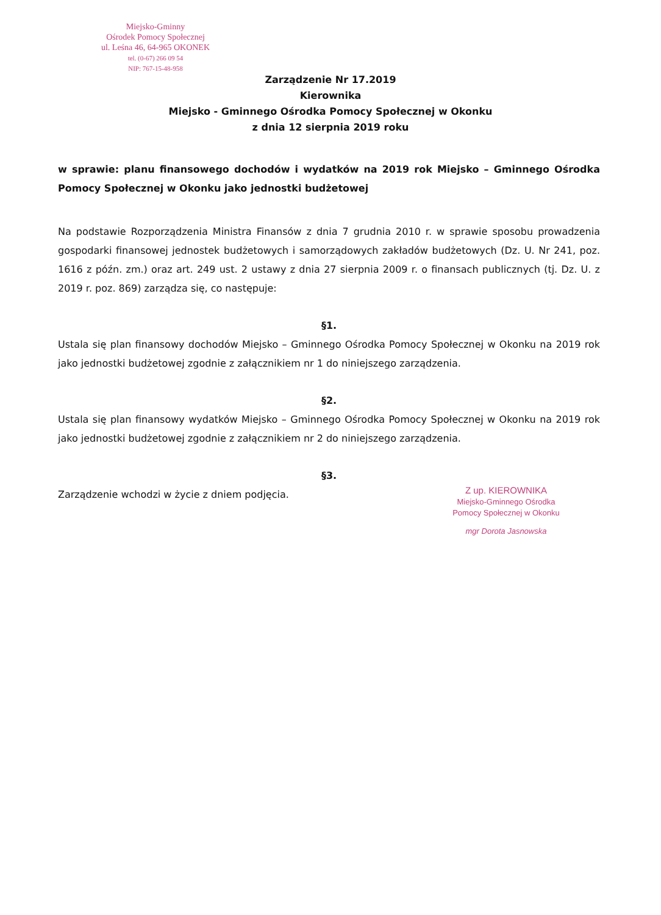Miejsko-Gminny
Ośrodek Pomocy Społecznej
ul. Leśna 46, 64-965 OKONEK
tel. (0-67) 266 09 54
NIP: 767-15-48-958
Zarządzenie Nr 17.2019
Kierownika
Miejsko - Gminnego Ośrodka Pomocy Społecznej w Okonku
z dnia 12 sierpnia 2019 roku
w sprawie: planu finansowego dochodów i wydatków na 2019 rok Miejsko – Gminnego Ośrodka Pomocy Społecznej w Okonku jako jednostki budżetowej
Na podstawie Rozporządzenia Ministra Finansów z dnia 7 grudnia 2010 r. w sprawie sposobu prowadzenia gospodarki finansowej jednostek budżetowych i samorządowych zakładów budżetowych (Dz. U. Nr 241, poz. 1616 z późn. zm.) oraz art. 249 ust. 2 ustawy z dnia 27 sierpnia 2009 r. o finansach publicznych (tj. Dz. U. z 2019 r. poz. 869) zarządza się, co następuje:
§1.
Ustala się plan finansowy dochodów Miejsko – Gminnego Ośrodka Pomocy Społecznej w Okonku na 2019 rok jako jednostki budżetowej zgodnie z załącznikiem nr 1 do niniejszego zarządzenia.
§2.
Ustala się plan finansowy wydatków Miejsko – Gminnego Ośrodka Pomocy Społecznej w Okonku na 2019 rok jako jednostki budżetowej zgodnie z załącznikiem nr 2 do niniejszego zarządzenia.
§3.
Zarządzenie wchodzi w życie z dniem podjęcia.
Z up. KIEROWNIKA
Miejsko-Gminnego Ośrodka
Pomocy Społecznej w Okonku
mgr Dorota Jasnowska